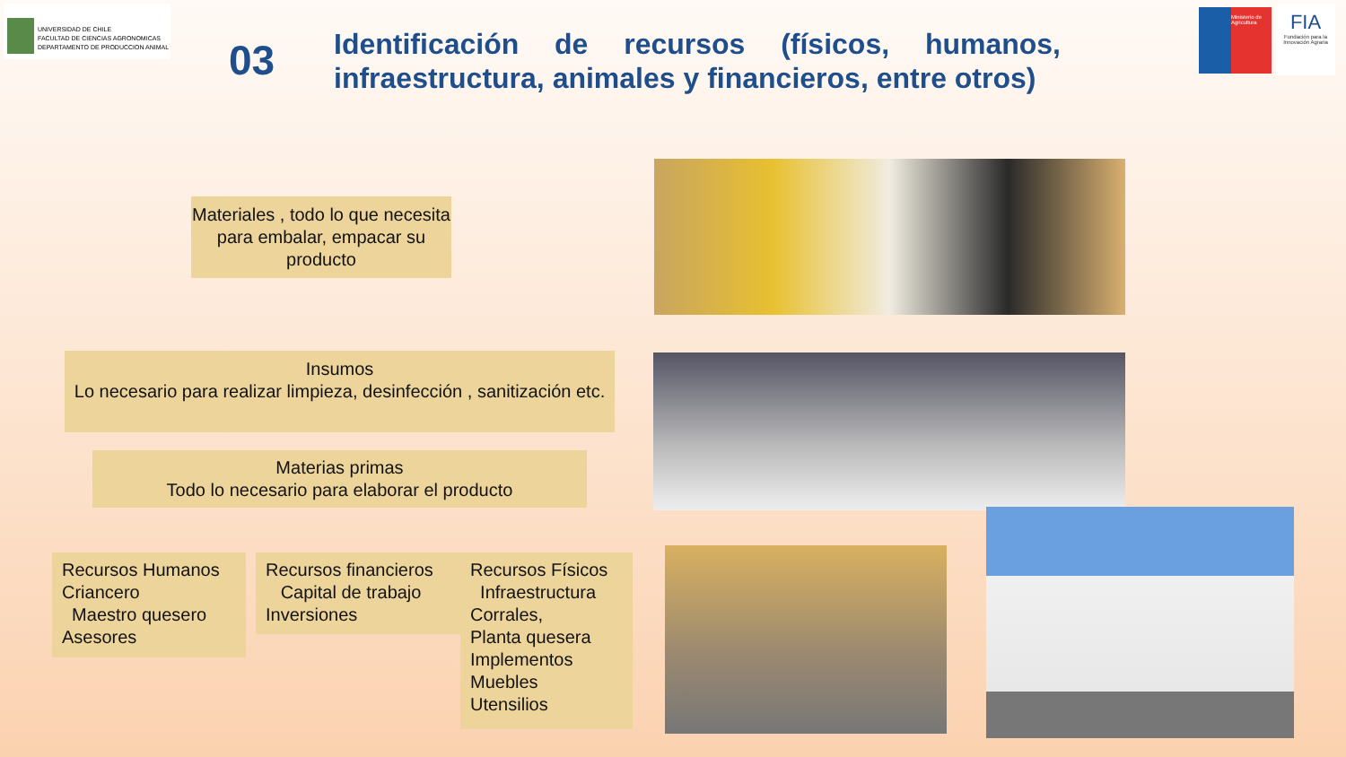UNIVERSIDAD DE CHILE
FACULTAD DE CIENCIAS AGRONOMICAS
DEPARTAMENTO DE PRODUCCION ANIMAL
03
Identificación de recursos (físicos, humanos, infraestructura, animales y financieros, entre otros)
Ministerio de Agricultura
FIA
Fundación para la Innovación Agraria
Materiales , todo lo que necesita para embalar, empacar su producto
Insumos
Lo necesario para realizar limpieza, desinfección , sanitización etc.
Materias primas
Todo lo necesario para elaborar el producto
Recursos Humanos
Criancero
Maestro quesero
Asesores
Recursos financieros
Capital de trabajo
Inversiones
Recursos Físicos
Infraestructura
Corrales,
Planta quesera
Implementos
Muebles
Utensilios